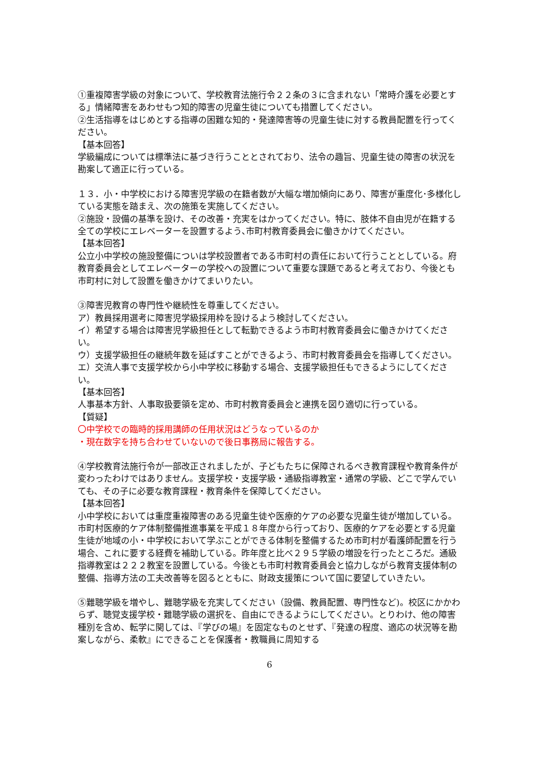①重複障害学級の対象について、学校教育法施行令２２条の３に含まれない「常時介護を必要とする」情緒障害をあわせもつ知的障害の児童生徒についても措置してください。
②生活指導をはじめとする指導の困難な知的・発達障害等の児童生徒に対する教員配置を行ってください。
【基本回答】
学級編成については標準法に基づき行うこととされており、法令の趣旨、児童生徒の障害の状況を勘案して適正に行っている。
１３．小・中学校における障害児学級の在籍者数が大幅な増加傾向にあり、障害が重度化･多様化している実態を踏まえ、次の施策を実施してください。
②施設・設備の基準を設け、その改善・充実をはかってください。特に、肢体不自由児が在籍する全ての学校にエレベーターを設置するよう､市町村教育委員会に働きかけてください。
【基本回答】
公立小中学校の施設整備についは学校設置者である市町村の責任において行うこととしている。府教育委員会としてエレベーターの学校への設置について重要な課題であると考えており、今後とも市町村に対して設置を働きかけてまいりたい。
③障害児教育の専門性や継続性を尊重してください。
ア）教員採用選考に障害児学級採用枠を設けるよう検討してください。
イ）希望する場合は障害児学級担任として転勤できるよう市町村教育委員会に働きかけてください。
ウ）支援学級担任の継続年数を延ばすことができるよう、市町村教育委員会を指導してください。
エ）交流人事で支援学校から小中学校に移動する場合、支援学級担任もできるようにしてください。
【基本回答】
人事基本方針、人事取扱要領を定め、市町村教育委員会と連携を図り適切に行っている。
【質疑】
〇中学校での臨時的採用講師の任用状況はどうなっているのか
・現在数字を持ち合わせていないので後日事務局に報告する。
④学校教育法施行令が一部改正されましたが、子どもたちに保障されるべき教育課程や教育条件が変わったわけではありません。支援学校・支援学級・通級指導教室・通常の学級、どこで学んでいても、その子に必要な教育課程・教育条件を保障してください。
【基本回答】
小中学校においては重度重複障害のある児童生徒や医療的ケアの必要な児童生徒が増加している。市町村医療的ケア体制整備推進事業を平成１８年度から行っており、医療的ケアを必要とする児童生徒が地域の小・中学校において学ぶことができる体制を整備するため市町村が看護師配置を行う場合、これに要する経費を補助している。昨年度と比べ２９５学級の増設を行ったところだ。通級指導教室は２２２教室を設置している。今後とも市町村教育委員会と協力しながら教育支援体制の整備、指導方法の工夫改善等を図るとともに、財政支援策について国に要望していきたい。
⑤難聴学級を増やし、難聴学級を充実してください（設備、教員配置、専門性など)。校区にかかわらず、聴覚支援学校・難聴学級の選択を、自由にできるようにしてください。とりわけ、他の障害種別を含め、転学に関しては、『学びの場』を固定なものとせず、『発達の程度、適応の状況等を勘案しながら、柔軟』にできることを保護者・教職員に周知する
6